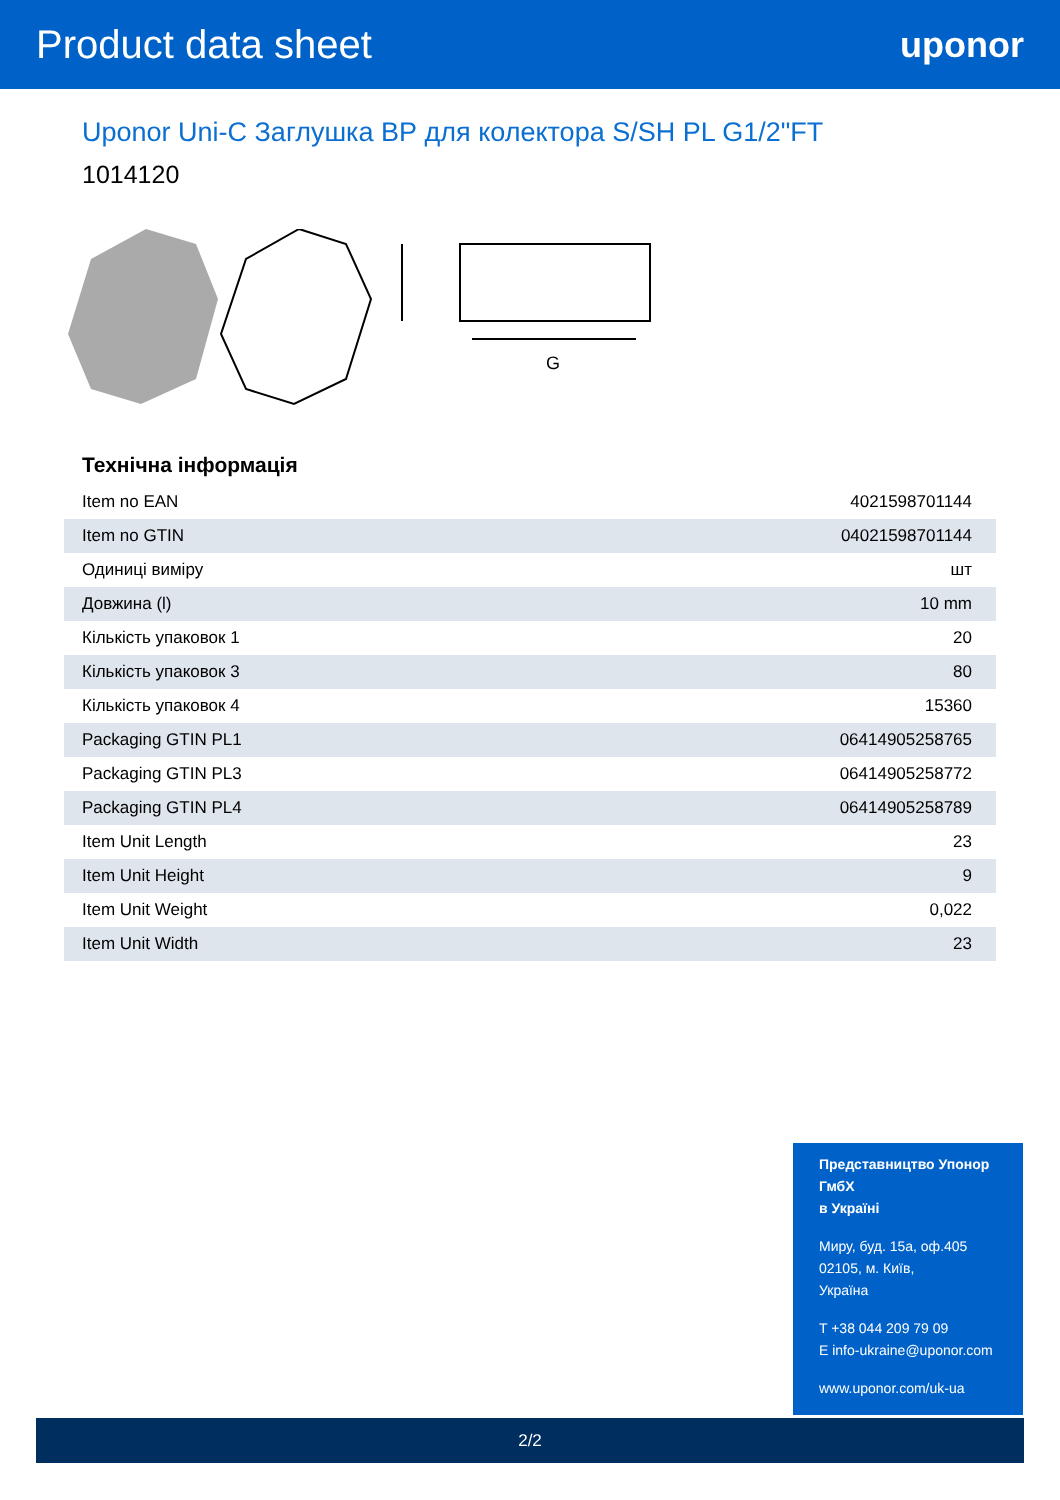Product data sheet uponor
Uponor Uni-C Заглушка ВР для колектора S/SH PL G1/2"FT
1014120
G
Технічна інформація
| Item no EAN | 4021598701144 |
| Item no GTIN | 04021598701144 |
| Одиниці виміру | шт |
| Довжина (l) | 10 mm |
| Кількість упаковок 1 | 20 |
| Кількість упаковок 3 | 80 |
| Кількість упаковок 4 | 15360 |
| Packaging GTIN PL1 | 06414905258765 |
| Packaging GTIN PL3 | 06414905258772 |
| Packaging GTIN PL4 | 06414905258789 |
| Item Unit Length | 23 |
| Item Unit Height | 9 |
| Item Unit Weight | 0,022 |
| Item Unit Width | 23 |
Представництво Упонор ГмбХ
в Україні
Миру, буд. 15а, оф.405
02105, м. Київ,
Україна
T +38 044 209 79 09
E info-ukraine@uponor.com
www.uponor.com/uk-ua
2/2